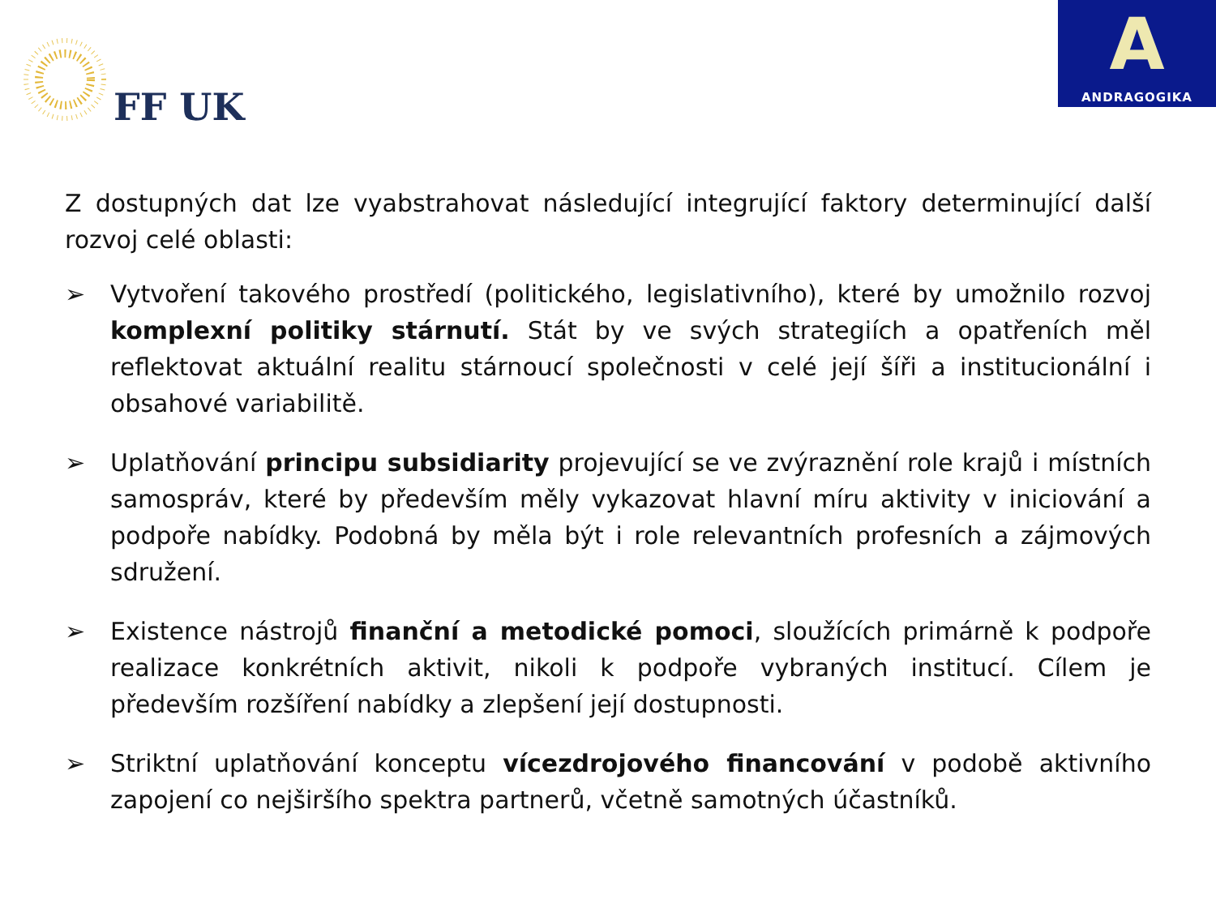FF UK
A
ANDRAGOGIKA
Z dostupných dat lze vyabstrahovat následující integrující faktory determinující další rozvoj celé oblasti:
➢ Vytvoření takového prostředí (politického, legislativního), které by umožnilo rozvoj komplexní politiky stárnutí. Stát by ve svých strategiích a opatřeních měl reflektovat aktuální realitu stárnoucí společnosti v celé její šíři a institucionální i obsahové variabilitě.
➢ Uplatňování principu subsidiarity projevující se ve zvýraznění role krajů i místních samospráv, které by především měly vykazovat hlavní míru aktivity v iniciování a podpoře nabídky. Podobná by měla být i role relevantních profesních a zájmových sdružení.
➢ Existence nástrojů finanční a metodické pomoci, sloužících primárně k podpoře realizace konkrétních aktivit, nikoli k podpoře vybraných institucí. Cílem je především rozšíření nabídky a zlepšení její dostupnosti.
➢ Striktní uplatňování konceptu vícezdrojového financování v podobě aktivního zapojení co nejširšího spektra partnerů, včetně samotných účastníků.